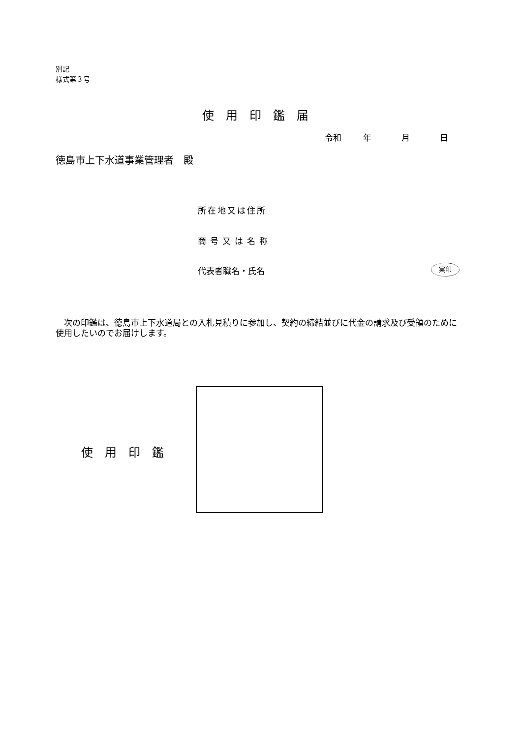別記
様式第３号
使用印鑑届
令和 年 月 日
徳島市上下水道事業管理者　殿
所在地又は住所
商号又は名称
代表者職名・氏名 実印
　次の印鑑は、徳島市上下水道局との入札見積りに参加し、契約の締結並びに代金の請求及び受領のために使用したいのでお届けします。
使用印鑑